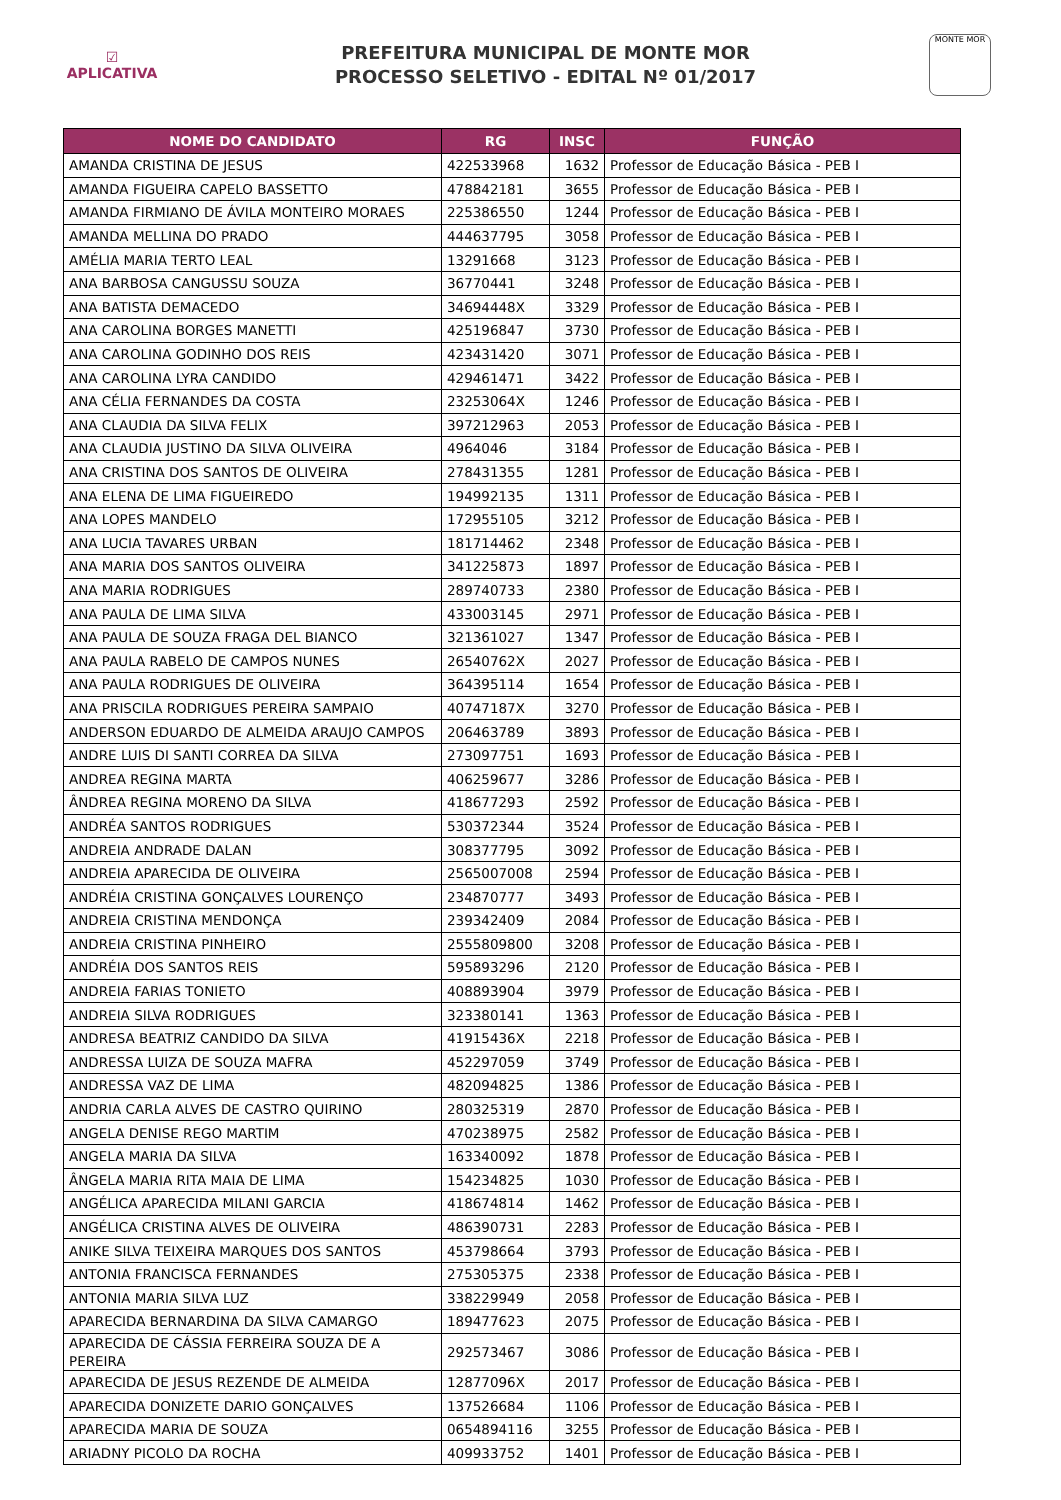☑
APLICATIVA
PREFEITURA MUNICIPAL DE MONTE MOR
PROCESSO SELETIVO - EDITAL Nº 01/2017
MONTE MOR
| NOME DO CANDIDATO | RG | INSC | FUNÇÃO |
| --- | --- | --- | --- |
| AMANDA CRISTINA DE JESUS | 422533968 | 1632 | Professor de Educação Básica - PEB I |
| AMANDA FIGUEIRA CAPELO BASSETTO | 478842181 | 3655 | Professor de Educação Básica - PEB I |
| AMANDA FIRMIANO DE ÁVILA MONTEIRO MORAES | 225386550 | 1244 | Professor de Educação Básica - PEB I |
| AMANDA MELLINA DO PRADO | 444637795 | 3058 | Professor de Educação Básica - PEB I |
| AMÉLIA MARIA TERTO LEAL | 13291668 | 3123 | Professor de Educação Básica - PEB I |
| ANA BARBOSA CANGUSSU SOUZA | 36770441 | 3248 | Professor de Educação Básica - PEB I |
| ANA BATISTA DEMACEDO | 34694448X | 3329 | Professor de Educação Básica - PEB I |
| ANA CAROLINA BORGES MANETTI | 425196847 | 3730 | Professor de Educação Básica - PEB I |
| ANA CAROLINA GODINHO DOS REIS | 423431420 | 3071 | Professor de Educação Básica - PEB I |
| ANA CAROLINA LYRA CANDIDO | 429461471 | 3422 | Professor de Educação Básica - PEB I |
| ANA CÉLIA FERNANDES DA COSTA | 23253064X | 1246 | Professor de Educação Básica - PEB I |
| ANA CLAUDIA DA SILVA FELIX | 397212963 | 2053 | Professor de Educação Básica - PEB I |
| ANA CLAUDIA JUSTINO DA SILVA OLIVEIRA | 4964046 | 3184 | Professor de Educação Básica - PEB I |
| ANA CRISTINA DOS SANTOS DE OLIVEIRA | 278431355 | 1281 | Professor de Educação Básica - PEB I |
| ANA ELENA DE LIMA FIGUEIREDO | 194992135 | 1311 | Professor de Educação Básica - PEB I |
| ANA LOPES MANDELO | 172955105 | 3212 | Professor de Educação Básica - PEB I |
| ANA LUCIA TAVARES URBAN | 181714462 | 2348 | Professor de Educação Básica - PEB I |
| ANA MARIA DOS SANTOS OLIVEIRA | 341225873 | 1897 | Professor de Educação Básica - PEB I |
| ANA MARIA RODRIGUES | 289740733 | 2380 | Professor de Educação Básica - PEB I |
| ANA PAULA DE LIMA SILVA | 433003145 | 2971 | Professor de Educação Básica - PEB I |
| ANA PAULA DE SOUZA FRAGA DEL BIANCO | 321361027 | 1347 | Professor de Educação Básica - PEB I |
| ANA PAULA RABELO DE CAMPOS NUNES | 26540762X | 2027 | Professor de Educação Básica - PEB I |
| ANA PAULA RODRIGUES DE OLIVEIRA | 364395114 | 1654 | Professor de Educação Básica - PEB I |
| ANA PRISCILA RODRIGUES PEREIRA SAMPAIO | 40747187X | 3270 | Professor de Educação Básica - PEB I |
| ANDERSON EDUARDO DE ALMEIDA ARAUJO CAMPOS | 206463789 | 3893 | Professor de Educação Básica - PEB I |
| ANDRE LUIS DI SANTI CORREA DA SILVA | 273097751 | 1693 | Professor de Educação Básica - PEB I |
| ANDREA REGINA MARTA | 406259677 | 3286 | Professor de Educação Básica - PEB I |
| ÂNDREA REGINA MORENO DA SILVA | 418677293 | 2592 | Professor de Educação Básica - PEB I |
| ANDRÉA SANTOS RODRIGUES | 530372344 | 3524 | Professor de Educação Básica - PEB I |
| ANDREIA ANDRADE DALAN | 308377795 | 3092 | Professor de Educação Básica - PEB I |
| ANDREIA APARECIDA DE OLIVEIRA | 2565007008 | 2594 | Professor de Educação Básica - PEB I |
| ANDRÉIA CRISTINA GONÇALVES LOURENÇO | 234870777 | 3493 | Professor de Educação Básica - PEB I |
| ANDREIA CRISTINA MENDONÇA | 239342409 | 2084 | Professor de Educação Básica - PEB I |
| ANDREIA CRISTINA PINHEIRO | 2555809800 | 3208 | Professor de Educação Básica - PEB I |
| ANDRÉIA DOS SANTOS REIS | 595893296 | 2120 | Professor de Educação Básica - PEB I |
| ANDREIA FARIAS TONIETO | 408893904 | 3979 | Professor de Educação Básica - PEB I |
| ANDREIA SILVA RODRIGUES | 323380141 | 1363 | Professor de Educação Básica - PEB I |
| ANDRESA BEATRIZ CANDIDO DA SILVA | 41915436X | 2218 | Professor de Educação Básica - PEB I |
| ANDRESSA LUIZA DE SOUZA MAFRA | 452297059 | 3749 | Professor de Educação Básica - PEB I |
| ANDRESSA VAZ DE LIMA | 482094825 | 1386 | Professor de Educação Básica - PEB I |
| ANDRIA CARLA ALVES DE CASTRO QUIRINO | 280325319 | 2870 | Professor de Educação Básica - PEB I |
| ANGELA DENISE REGO MARTIM | 470238975 | 2582 | Professor de Educação Básica - PEB I |
| ANGELA MARIA DA SILVA | 163340092 | 1878 | Professor de Educação Básica - PEB I |
| ÂNGELA MARIA RITA MAIA DE LIMA | 154234825 | 1030 | Professor de Educação Básica - PEB I |
| ANGÉLICA APARECIDA MILANI GARCIA | 418674814 | 1462 | Professor de Educação Básica - PEB I |
| ANGÉLICA CRISTINA ALVES DE OLIVEIRA | 486390731 | 2283 | Professor de Educação Básica - PEB I |
| ANIKE SILVA TEIXEIRA MARQUES DOS SANTOS | 453798664 | 3793 | Professor de Educação Básica - PEB I |
| ANTONIA FRANCISCA FERNANDES | 275305375 | 2338 | Professor de Educação Básica - PEB I |
| ANTONIA MARIA SILVA LUZ | 338229949 | 2058 | Professor de Educação Básica - PEB I |
| APARECIDA BERNARDINA DA SILVA CAMARGO | 189477623 | 2075 | Professor de Educação Básica - PEB I |
| APARECIDA DE CÁSSIA FERREIRA SOUZA DE A PEREIRA | 292573467 | 3086 | Professor de Educação Básica - PEB I |
| APARECIDA DE JESUS REZENDE DE ALMEIDA | 12877096X | 2017 | Professor de Educação Básica - PEB I |
| APARECIDA DONIZETE DARIO GONÇALVES | 137526684 | 1106 | Professor de Educação Básica - PEB I |
| APARECIDA MARIA DE SOUZA | 0654894116 | 3255 | Professor de Educação Básica - PEB I |
| ARIADNY PICOLO DA ROCHA | 409933752 | 1401 | Professor de Educação Básica - PEB I |